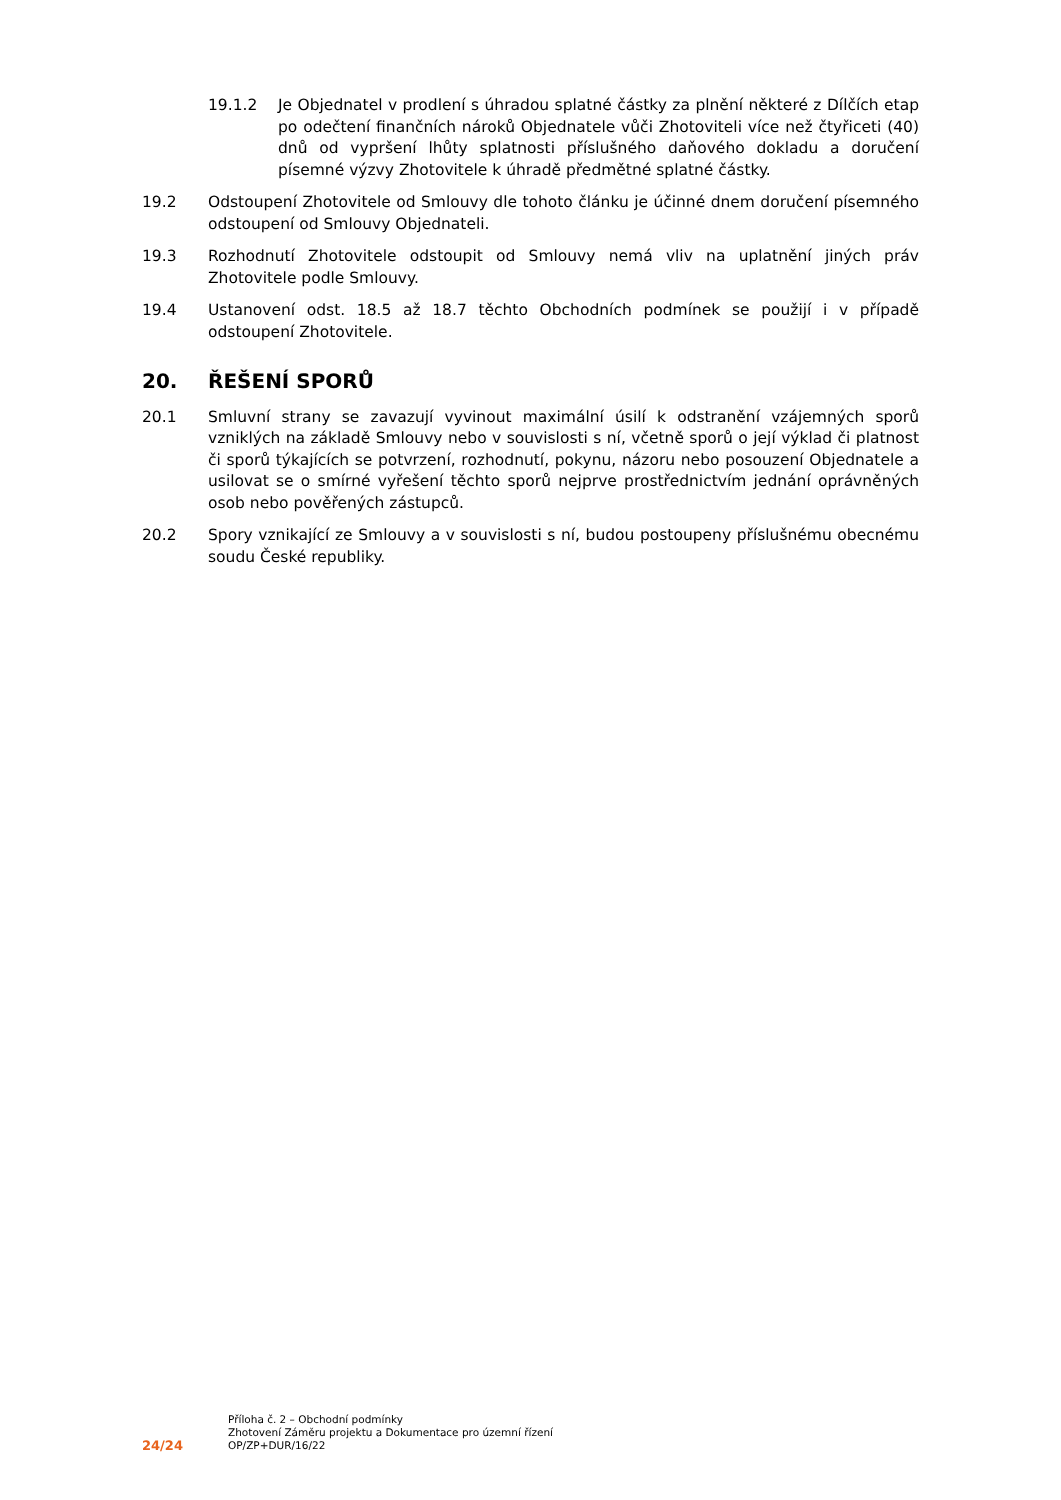19.1.2 Je Objednatel v prodlení s úhradou splatné částky za plnění některé z Dílčích etap po odečtení finančních nároků Objednatele vůči Zhotoviteli více než čtyřiceti (40) dnů od vypršení lhůty splatnosti příslušného daňového dokladu a doručení písemné výzvy Zhotovitele k úhradě předmětné splatné částky.
19.2 Odstoupení Zhotovitele od Smlouvy dle tohoto článku je účinné dnem doručení písemného odstoupení od Smlouvy Objednateli.
19.3 Rozhodnutí Zhotovitele odstoupit od Smlouvy nemá vliv na uplatnění jiných práv Zhotovitele podle Smlouvy.
19.4 Ustanovení odst. 18.5 až 18.7 těchto Obchodních podmínek se použijí i v případě odstoupení Zhotovitele.
20. ŘEŠENÍ SPORŮ
20.1 Smluvní strany se zavazují vyvinout maximální úsilí k odstranění vzájemných sporů vzniklých na základě Smlouvy nebo v souvislosti s ní, včetně sporů o její výklad či platnost či sporů týkajících se potvrzení, rozhodnutí, pokynu, názoru nebo posouzení Objednatele a usilovat se o smírné vyřešení těchto sporů nejprve prostřednictvím jednání oprávněných osob nebo pověřených zástupců.
20.2 Spory vznikající ze Smlouvy a v souvislosti s ní, budou postoupeny příslušnému obecnému soudu České republiky.
24/24
Příloha č. 2 – Obchodní podmínky
Zhotovení Záměru projektu a Dokumentace pro územní řízení
OP/ZP+DUR/16/22